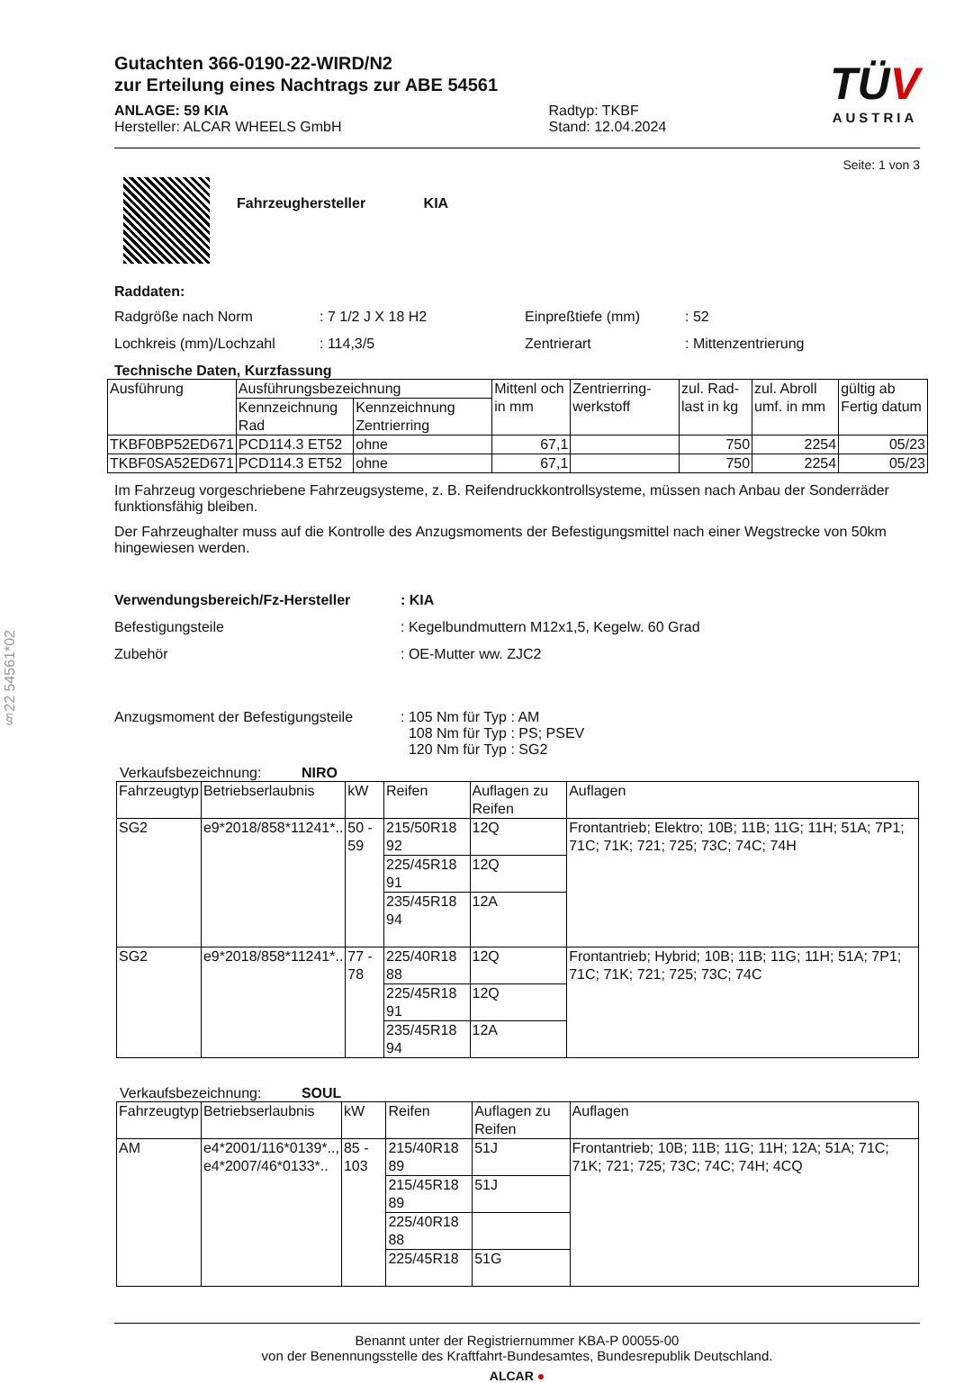§22 54561*02
Gutachten 366-0190-22-WIRD/N2
zur Erteilung eines Nachtrags zur ABE 54561
ANLAGE: 59 KIA
Hersteller: ALCAR WHEELS GmbH
Radtyp: TKBF
Stand: 12.04.2024
TÜV
AUSTRIA
Seite: 1 von 3
Fahrzeughersteller KIA
Raddaten:
Radgröße nach Norm
: 7 1/2 J X 18 H2
Einpreßtiefe (mm)
: 52
Lochkreis (mm)/Lochzahl
: 114,3/5
Zentrierart
: Mittenzentrierung
Technische Daten, Kurzfassung
| Ausführung | Ausführungsbezeichnung | | Mittenl och in mm | Zentrierring-werkstoff | zul. Rad-last in kg | zul. Abroll umf. in mm | gültig ab Fertig datum |
| --- | --- | --- | --- | --- | --- | --- | --- |
| | Kennzeichnung Rad | Kennzeichnung Zentrierring | | | | | |
| TKBF0BP52ED671 | PCD114.3 ET52 | ohne | 67,1 | | 750 | 2254 | 05/23 |
| TKBF0SA52ED671 | PCD114.3 ET52 | ohne | 67,1 | | 750 | 2254 | 05/23 |
Im Fahrzeug vorgeschriebene Fahrzeugsysteme, z. B. Reifendruckkontrollsysteme, müssen nach Anbau der Sonderräder funktionsfähig bleiben.
Der Fahrzeughalter muss auf die Kontrolle des Anzugsmoments der Befestigungsmittel nach einer Wegstrecke von 50km hingewiesen werden.
Verwendungsbereich/Fz-Hersteller
: KIA
Befestigungsteile
: Kegelbundmuttern M12x1,5, Kegelw. 60 Grad
Zubehör
: OE-Mutter ww. ZJC2
Anzugsmoment der Befestigungsteile
: 105 Nm für Typ : AM
108 Nm für Typ : PS; PSEV
120 Nm für Typ : SG2
Verkaufsbezeichnung: NIRO
| Fahrzeugtyp | Betriebserlaubnis | kW | Reifen | Auflagen zu Reifen | Auflagen |
| SG2 | e9*2018/858*11241*.. | 50 - 59 | 215/50R18 92 | 12Q | Frontantrieb; Elektro; 10B; 11B; 11G; 11H; 51A; 7P1; 71C; 71K; 721; 725; 73C; 74C; 74H |
| | | | 225/45R18 91 | 12Q | |
| | | | 235/45R18 94 | 12A | |
| SG2 | e9*2018/858*11241*.. | 77 - 78 | 225/40R18 88 | 12Q | Frontantrieb; Hybrid; 10B; 11B; 11G; 11H; 51A; 7P1; 71C; 71K; 721; 725; 73C; 74C |
| | | | 225/45R18 91 | 12Q | |
| | | | 235/45R18 94 | 12A | |
Verkaufsbezeichnung: SOUL
| Fahrzeugtyp | Betriebserlaubnis | kW | Reifen | Auflagen zu Reifen | Auflagen |
| AM | e4*2001/116*0139*.., e4*2007/46*0133*.. | 85 - 103 | 215/40R18 89 | 51J | Frontantrieb; 10B; 11B; 11G; 11H; 12A; 51A; 71C; 71K; 721; 725; 73C; 74C; 74H; 4CQ |
| | | | 215/45R18 89 | 51J | |
| | | | 225/40R18 88 | | |
| | | | 225/45R18 | 51G | |
Benannt unter der Registriernummer KBA-P 00055-00
von der Benennungsstelle des Kraftfahrt-Bundesamtes, Bundesrepublik Deutschland.
ALCAR ●